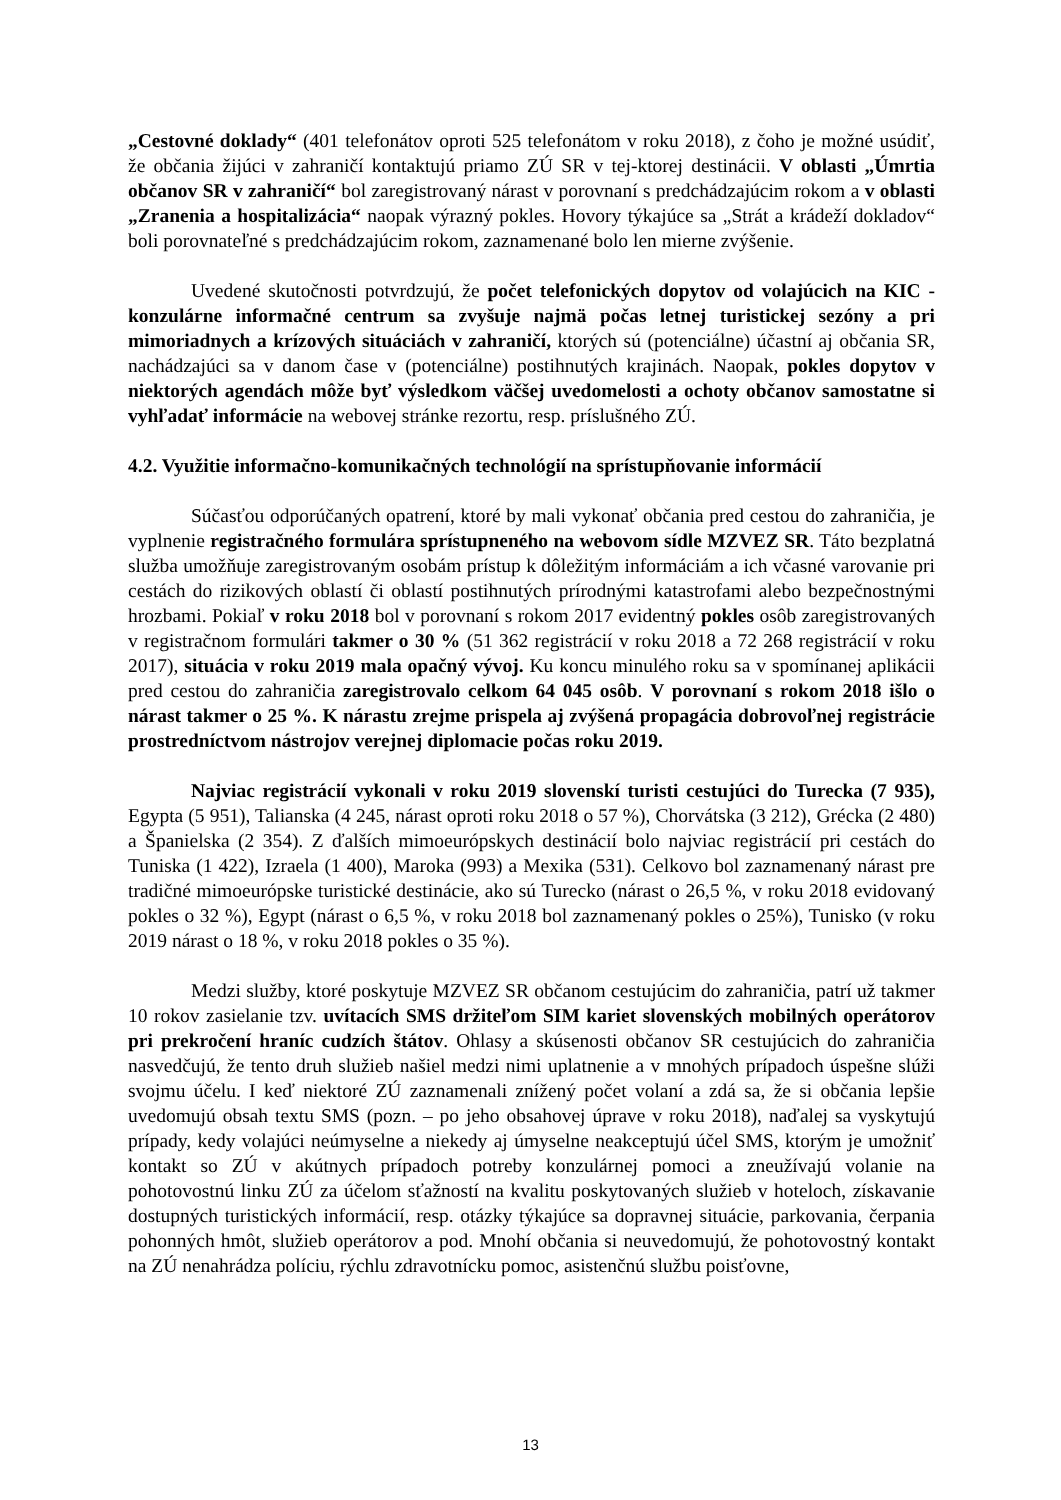„Cestovné doklady“ (401 telefonátov oproti 525 telefonátom v roku 2018), z čoho je možné usúdiť, že občania žijúci v zahraničí kontaktujú priamo ZÚ SR v tej-ktorej destinácii. V oblasti „Úmrtia občanov SR v zahraničí“ bol zaregistrovaný nárast v porovnaní s predchádzajúcim rokom a v oblasti „Zranenia a hospitalizácia“ naopak výrazný pokles. Hovory týkajúce sa „Strát a krádeží dokladov“ boli porovnateľné s predchádzajúcim rokom, zaznamenané bolo len mierne zvýšenie.
Uvedené skutočnosti potvrdzujú, že počet telefonických dopytov od volajúcich na KIC - konzulárne informačné centrum sa zvyšuje najmä počas letnej turistickej sezóny a pri mimoriadnych a krízových situáciách v zahraničí, ktorých sú (potenciálne) účastní aj občania SR, nachádzajúci sa v danom čase v (potenciálne) postihnutých krajinách. Naopak, pokles dopytov v niektorých agendách môže byť výsledkom väčšej uvedomelosti a ochoty občanov samostatne si vyhľadať informácie na webovej stránke rezortu, resp. príslušného ZÚ.
4.2. Využitie informačno-komunikačných technológií na sprístupňovanie informácií
Súčasťou odporúčaných opatrení, ktoré by mali vykonať občania pred cestou do zahraničia, je vyplnenie registračného formulára sprístupneného na webovom sídle MZVEZ SR. Táto bezplatná služba umožňuje zaregistrovaným osobám prístup k dôležitým informáciám a ich včasné varovanie pri cestách do rizikových oblastí či oblastí postihnutých prírodnými katastrofami alebo bezpečnostnými hrozbami. Pokiaľ v roku 2018 bol v porovnaní s rokom 2017 evidentný pokles osôb zaregistrovaných v registračnom formulári takmer o 30 % (51 362 registrácií v roku 2018 a 72 268 registrácií v roku 2017), situácia v roku 2019 mala opačný vývoj. Ku koncu minulého roku sa v spomínanej aplikácii pred cestou do zahraničia zaregistrovalo celkom 64 045 osôb. V porovnaní s rokom 2018 išlo o nárast takmer o 25 %. K nárastu zrejme prispela aj zvýšená propagácia dobrovoľnej registrácie prostredníctvom nástrojov verejnej diplomacie počas roku 2019.
Najviac registrácií vykonali v roku 2019 slovenskí turisti cestujúci do Turecka (7 935), Egypta (5 951), Talianska (4 245, nárast oproti roku 2018 o 57 %), Chorvátska (3 212), Grécka (2 480) a Španielska (2 354). Z ďalších mimoeurópskych destinácií bolo najviac registrácií pri cestách do Tuniska (1 422), Izraela (1 400), Maroka (993) a Mexika (531). Celkovo bol zaznamenaný nárast pre tradičné mimoeurópske turistické destinácie, ako sú Turecko (nárast o 26,5 %, v roku 2018 evidovaný pokles o 32 %), Egypt (nárast o 6,5 %, v roku 2018 bol zaznamenaný pokles o 25%), Tunisko (v roku 2019 nárast o 18 %, v roku 2018 pokles o 35 %).
Medzi služby, ktoré poskytuje MZVEZ SR občanom cestujúcim do zahraničia, patrí už takmer 10 rokov zasielanie tzv. uvítacích SMS držiteľom SIM kariet slovenských mobilných operátorov pri prekročení hraníc cudzích štátov. Ohlasy a skúsenosti občanov SR cestujúcich do zahraničia nasvedčujú, že tento druh služieb našiel medzi nimi uplatnenie a v mnohých prípadoch úspešne slúži svojmu účelu. I keď niektoré ZÚ zaznamenali znížený počet volaní a zdá sa, že si občania lepšie uvedomujú obsah textu SMS (pozn. – po jeho obsahovej úprave v roku 2018), naďalej sa vyskytujú prípady, kedy volajúci neúmyselne a niekedy aj úmyselne neakceptujú účel SMS, ktorým je umožniť kontakt so ZÚ v akútnych prípadoch potreby konzulárnej pomoci a zneužívajú volanie na pohotovostnú linku ZÚ za účelom sťažností na kvalitu poskytovaných služieb v hoteloch, získavanie dostupných turistických informácií, resp. otázky týkajúce sa dopravnej situácie, parkovania, čerpania pohonných hmôt, služieb operátorov a pod. Mnohí občania si neuvedomujú, že pohotovostný kontakt na ZÚ nenahrádza políciu, rýchlu zdravotnícku pomoc, asistenčnú službu poisťovne,
13